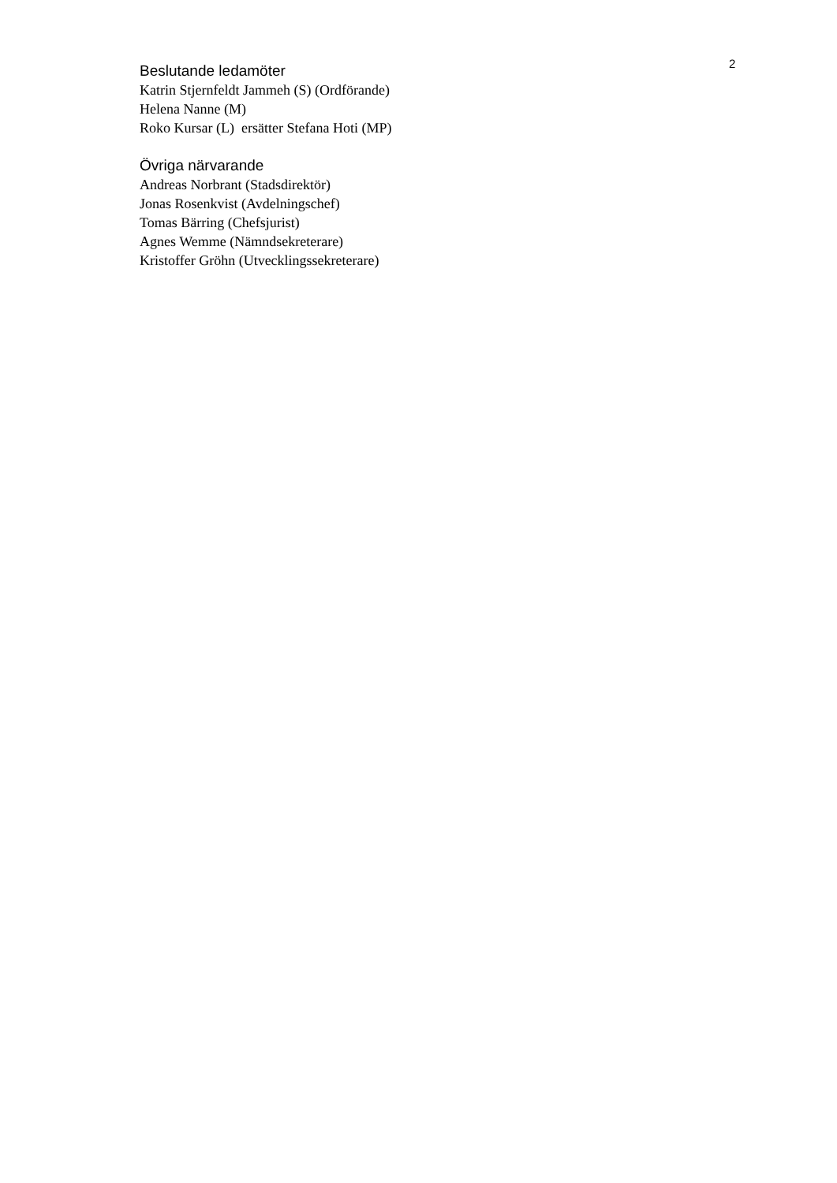2
Beslutande ledamöter
Katrin Stjernfeldt Jammeh (S) (Ordförande)
Helena Nanne (M)
Roko Kursar (L) ersätter Stefana Hoti (MP)
Övriga närvarande
Andreas Norbrant (Stadsdirektör)
Jonas Rosenkvist (Avdelningschef)
Tomas Bärring (Chefsjurist)
Agnes Wemme (Nämndsekreterare)
Kristoffer Gröhn (Utvecklingssekreterare)